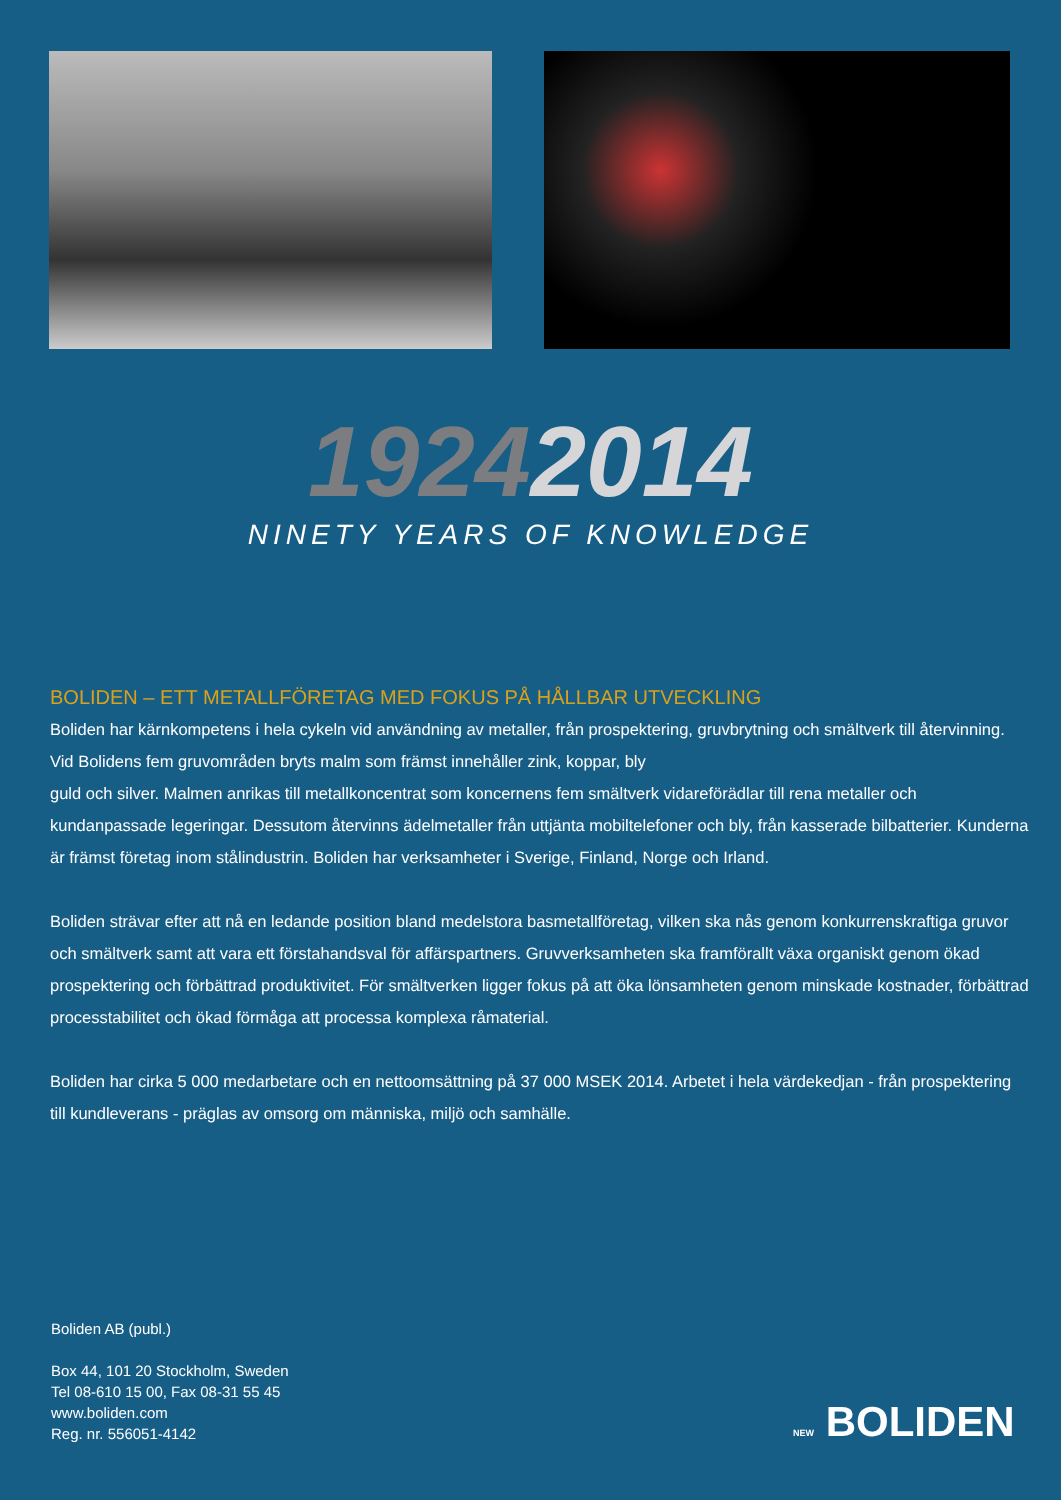19242014
NINETY YEARS OF KNOWLEDGE
BOLIDEN – ETT METALLFÖRETAG MED FOKUS PÅ HÅLLBAR UTVECKLING
Boliden har kärnkompetens i hela cykeln vid användning av metaller, från prospektering, gruvbrytning och smältverk till återvinning. Vid Bolidens fem gruvområden bryts malm som främst innehåller zink, koppar, bly
guld och silver. Malmen anrikas till metallkoncentrat som koncernens fem smältverk vidareförädlar till rena metaller och kundanpassade legeringar. Dessutom återvinns ädelmetaller från uttjänta mobiltelefoner och bly, från kasserade bilbatterier. Kunderna är främst företag inom stålindustrin. Boliden har verksamheter i Sverige, Finland, Norge och Irland.
Boliden strävar efter att nå en ledande position bland medelstora basmetallföretag, vilken ska nås genom konkurrenskraftiga gruvor och smältverk samt att vara ett förstahandsval för affärspartners. Gruvverksamheten ska framförallt växa organiskt genom ökad prospektering och förbättrad produktivitet. För smältverken ligger fokus på att öka lönsamheten genom minskade kostnader, förbättrad processtabilitet och ökad förmåga att processa komplexa råmaterial.
Boliden har cirka 5 000 medarbetare och en nettoomsättning på 37 000 MSEK 2014. Arbetet i hela värdekedjan - från prospektering till kundleverans - präglas av omsorg om människa, miljö och samhälle.
Boliden AB (publ.)
Box 44, 101 20 Stockholm, Sweden
Tel 08-610 15 00, Fax 08-31 55 45
www.boliden.com
Reg. nr. 556051-4142
NEW BOLIDEN